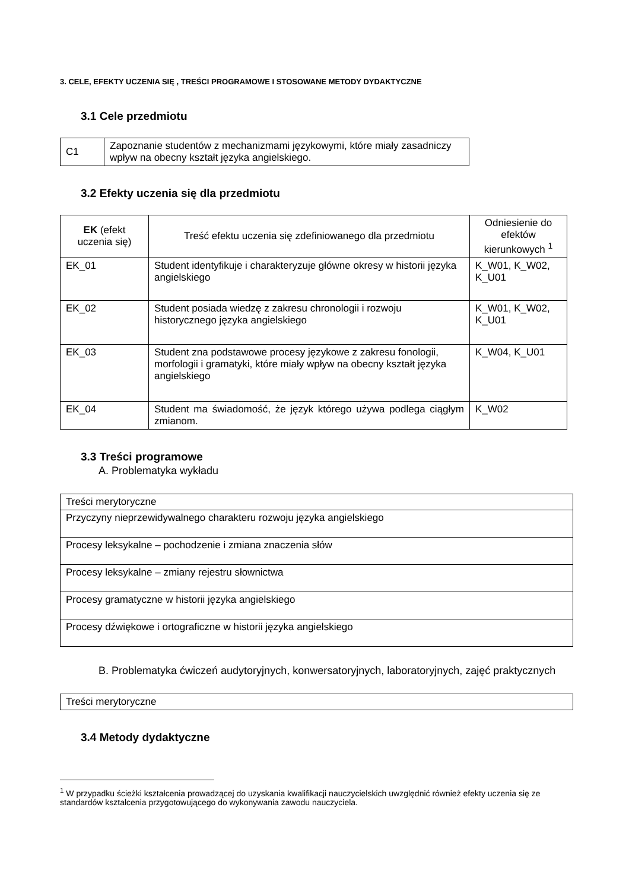3. CELE, EFEKTY UCZENIA SIĘ , TREŚCI PROGRAMOWE I STOSOWANE METODY DYDAKTYCZNE
3.1 Cele przedmiotu
| C1 | Zapoznanie studentów z mechanizmami językowymi, które miały zasadniczy wpływ na obecny kształt języka angielskiego. |
3.2 Efekty uczenia się dla przedmiotu
| EK (efekt uczenia się) | Treść efektu uczenia się zdefiniowanego dla przedmiotu | Odniesienie do efektów kierunkowych <sup>1</sup> |
| --- | --- | --- |
| EK_01 | Student identyfikuje i charakteryzuje główne okresy w historii języka angielskiego | K_W01, K_W02, K_U01 |
| EK_02 | Student posiada wiedzę z zakresu chronologii i rozwoju historycznego języka angielskiego | K_W01, K_W02, K_U01 |
| EK_03 | Student zna podstawowe procesy językowe z zakresu fonologii, morfologii i gramatyki, które miały wpływ na obecny kształt języka angielskiego | K_W04, K_U01 |
| EK_04 | Student ma świadomość, że język którego używa podlega ciągłym zmianom. | K_W02 |
3.3 Treści programowe
A. Problematyka wykładu
| Treści merytoryczne |
| Przyczyny nieprzewidywalnego charakteru rozwoju języka angielskiego |
| Procesy leksykalne – pochodzenie i zmiana znaczenia słów |
| Procesy leksykalne – zmiany rejestru słownictwa |
| Procesy gramatyczne w historii języka angielskiego |
| Procesy dźwiękowe i ortograficzne w historii języka angielskiego |
B. Problematyka ćwiczeń audytoryjnych, konwersatoryjnych, laboratoryjnych, zajęć praktycznych
| Treści merytoryczne |
3.4 Metody dydaktyczne
<sup>1</sup> W przypadku ścieżki kształcenia prowadzącej do uzyskania kwalifikacji nauczycielskich uwzględnić również efekty uczenia się ze standardów kształcenia przygotowującego do wykonywania zawodu nauczyciela.